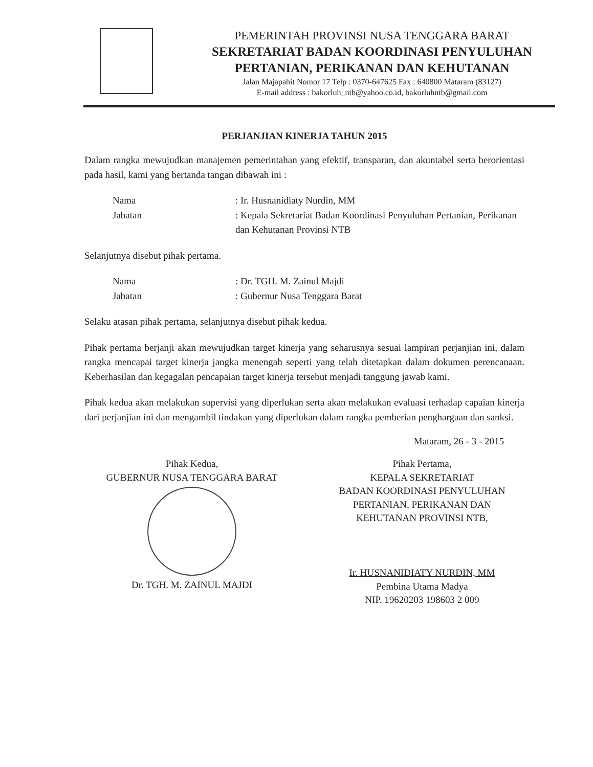PEMERINTAH PROVINSI NUSA TENGGARA BARAT
SEKRETARIAT BADAN KOORDINASI PENYULUHAN PERTANIAN, PERIKANAN DAN KEHUTANAN
Jalan Majapahit Nomor 17 Telp : 0370-647625 Fax : 640800 Mataram (83127)
E-mail address : bakorluh_ntb@yahoo.co.id, bakorluhntb@gmail.com
PERJANJIAN KINERJA TAHUN 2015
Dalam rangka mewujudkan manajemen pemerintahan yang efektif, transparan, dan akuntabel serta berorientasi pada hasil, kami yang bertanda tangan dibawah ini :
Nama : Ir. Husnanidiaty Nurdin, MM
Jabatan : Kepala Sekretariat Badan Koordinasi Penyuluhan Pertanian, Perikanan dan Kehutanan Provinsi NTB
Selanjutnya disebut pihak pertama.
Nama : Dr. TGH. M. Zainul Majdi
Jabatan : Gubernur Nusa Tenggara Barat
Selaku atasan pihak pertama, selanjutnya disebut pihak kedua.
Pihak pertama berjanji akan mewujudkan target kinerja yang seharusnya sesuai lampiran perjanjian ini, dalam rangka mencapai target kinerja jangka menengah seperti yang telah ditetapkan dalam dokumen perencanaan. Keberhasilan dan kegagalan pencapaian target kinerja tersebut menjadi tanggung jawab kami.
Pihak kedua akan melakukan supervisi yang diperlukan serta akan melakukan evaluasi terhadap capaian kinerja dari perjanjian ini dan mengambil tindakan yang diperlukan dalam rangka pemberian penghargaan dan sanksi.
Mataram, 26 - 3 - 2015
Pihak Kedua,
GUBERNUR NUSA TENGGARA BARAT
Dr. TGH. M. ZAINUL MAJDI
Pihak Pertama,
KEPALA SEKRETARIAT
BADAN KOORDINASI PENYULUHAN
PERTANIAN, PERIKANAN DAN
KEHUTANAN PROVINSI NTB,
Ir. HUSNANIDIATY NURDIN, MM
Pembina Utama Madya
NIP. 19620203 198603 2 009